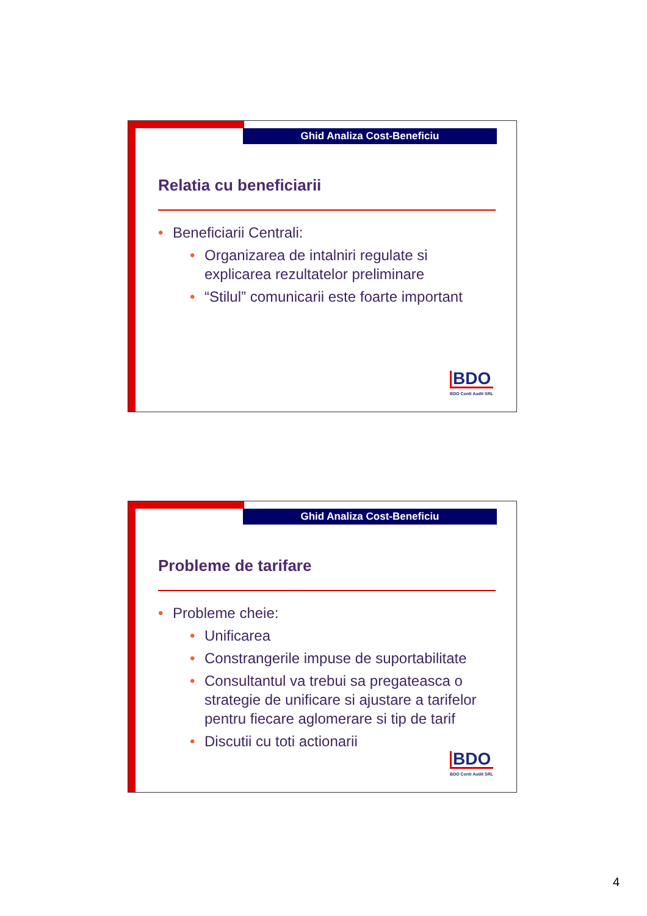Ghid Analiza Cost-Beneficiu
Relatia cu beneficiarii
• Beneficiarii Centrali:
• Organizarea de intalniri regulate si explicarea rezultatelor preliminare
• “Stilul” comunicarii este foarte important
BDO
BDO Conti Audit SRL
Ghid Analiza Cost-Beneficiu
Probleme de tarifare
• Probleme cheie:
• Unificarea
• Constrangerile impuse de suportabilitate
• Consultantul va trebui sa pregateasca o strategie de unificare si ajustare a tarifelor pentru fiecare aglomerare si tip de tarif
• Discutii cu toti actionarii
BDO
BDO Conti Audit SRL
4